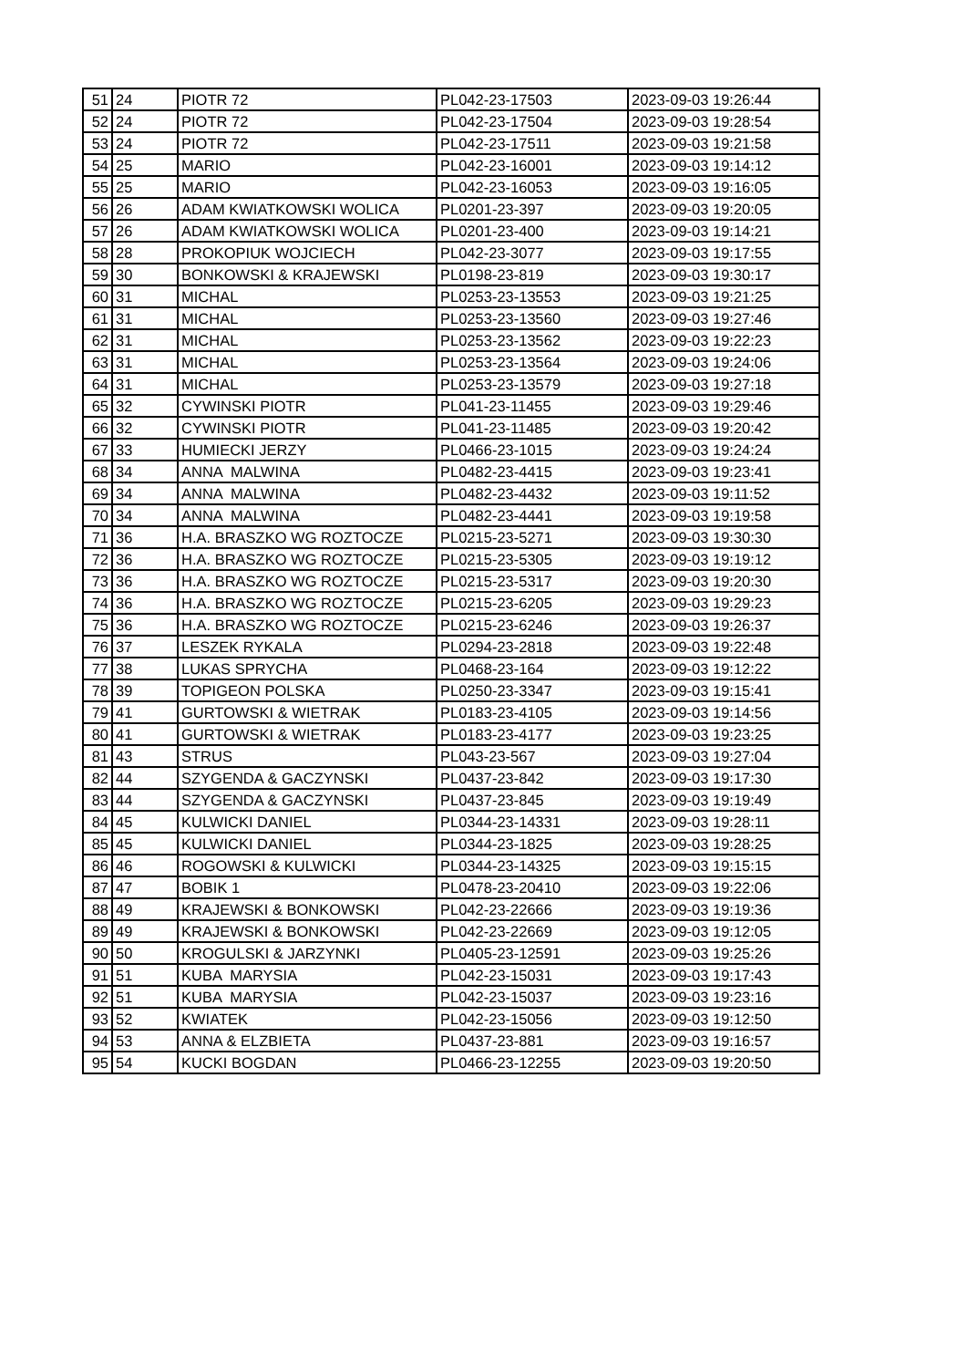| 51 | 24 | PIOTR 72 | PL042-23-17503 | 2023-09-03 19:26:44 |
| 52 | 24 | PIOTR 72 | PL042-23-17504 | 2023-09-03 19:28:54 |
| 53 | 24 | PIOTR 72 | PL042-23-17511 | 2023-09-03 19:21:58 |
| 54 | 25 | MARIO | PL042-23-16001 | 2023-09-03 19:14:12 |
| 55 | 25 | MARIO | PL042-23-16053 | 2023-09-03 19:16:05 |
| 56 | 26 | ADAM KWIATKOWSKI WOLICA | PL0201-23-397 | 2023-09-03 19:20:05 |
| 57 | 26 | ADAM KWIATKOWSKI WOLICA | PL0201-23-400 | 2023-09-03 19:14:21 |
| 58 | 28 | PROKOPIUK WOJCIECH | PL042-23-3077 | 2023-09-03 19:17:55 |
| 59 | 30 | BONKOWSKI & KRAJEWSKI | PL0198-23-819 | 2023-09-03 19:30:17 |
| 60 | 31 | MICHAL | PL0253-23-13553 | 2023-09-03 19:21:25 |
| 61 | 31 | MICHAL | PL0253-23-13560 | 2023-09-03 19:27:46 |
| 62 | 31 | MICHAL | PL0253-23-13562 | 2023-09-03 19:22:23 |
| 63 | 31 | MICHAL | PL0253-23-13564 | 2023-09-03 19:24:06 |
| 64 | 31 | MICHAL | PL0253-23-13579 | 2023-09-03 19:27:18 |
| 65 | 32 | CYWINSKI PIOTR | PL041-23-11455 | 2023-09-03 19:29:46 |
| 66 | 32 | CYWINSKI PIOTR | PL041-23-11485 | 2023-09-03 19:20:42 |
| 67 | 33 | HUMIECKI JERZY | PL0466-23-1015 | 2023-09-03 19:24:24 |
| 68 | 34 | ANNA MALWINA | PL0482-23-4415 | 2023-09-03 19:23:41 |
| 69 | 34 | ANNA MALWINA | PL0482-23-4432 | 2023-09-03 19:11:52 |
| 70 | 34 | ANNA MALWINA | PL0482-23-4441 | 2023-09-03 19:19:58 |
| 71 | 36 | H.A. BRASZKO WG ROZTOCZE | PL0215-23-5271 | 2023-09-03 19:30:30 |
| 72 | 36 | H.A. BRASZKO WG ROZTOCZE | PL0215-23-5305 | 2023-09-03 19:19:12 |
| 73 | 36 | H.A. BRASZKO WG ROZTOCZE | PL0215-23-5317 | 2023-09-03 19:20:30 |
| 74 | 36 | H.A. BRASZKO WG ROZTOCZE | PL0215-23-6205 | 2023-09-03 19:29:23 |
| 75 | 36 | H.A. BRASZKO WG ROZTOCZE | PL0215-23-6246 | 2023-09-03 19:26:37 |
| 76 | 37 | LESZEK RYKALA | PL0294-23-2818 | 2023-09-03 19:22:48 |
| 77 | 38 | LUKAS SPRYCHA | PL0468-23-164 | 2023-09-03 19:12:22 |
| 78 | 39 | TOPIGEON POLSKA | PL0250-23-3347 | 2023-09-03 19:15:41 |
| 79 | 41 | GURTOWSKI & WIETRAK | PL0183-23-4105 | 2023-09-03 19:14:56 |
| 80 | 41 | GURTOWSKI & WIETRAK | PL0183-23-4177 | 2023-09-03 19:23:25 |
| 81 | 43 | STRUS | PL043-23-567 | 2023-09-03 19:27:04 |
| 82 | 44 | SZYGENDA & GACZYNSKI | PL0437-23-842 | 2023-09-03 19:17:30 |
| 83 | 44 | SZYGENDA & GACZYNSKI | PL0437-23-845 | 2023-09-03 19:19:49 |
| 84 | 45 | KULWICKI DANIEL | PL0344-23-14331 | 2023-09-03 19:28:11 |
| 85 | 45 | KULWICKI DANIEL | PL0344-23-1825 | 2023-09-03 19:28:25 |
| 86 | 46 | ROGOWSKI & KULWICKI | PL0344-23-14325 | 2023-09-03 19:15:15 |
| 87 | 47 | BOBIK 1 | PL0478-23-20410 | 2023-09-03 19:22:06 |
| 88 | 49 | KRAJEWSKI & BONKOWSKI | PL042-23-22666 | 2023-09-03 19:19:36 |
| 89 | 49 | KRAJEWSKI & BONKOWSKI | PL042-23-22669 | 2023-09-03 19:12:05 |
| 90 | 50 | KROGULSKI & JARZYNKI | PL0405-23-12591 | 2023-09-03 19:25:26 |
| 91 | 51 | KUBA MARYSIA | PL042-23-15031 | 2023-09-03 19:17:43 |
| 92 | 51 | KUBA MARYSIA | PL042-23-15037 | 2023-09-03 19:23:16 |
| 93 | 52 | KWIATEK | PL042-23-15056 | 2023-09-03 19:12:50 |
| 94 | 53 | ANNA & ELZBIETA | PL0437-23-881 | 2023-09-03 19:16:57 |
| 95 | 54 | KUCKI BOGDAN | PL0466-23-12255 | 2023-09-03 19:20:50 |